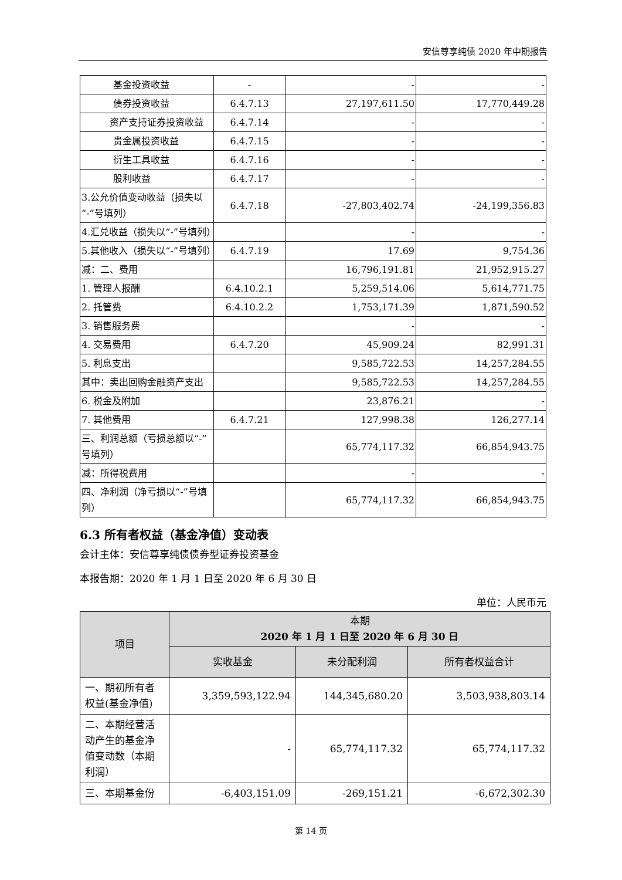安信尊享纯债 2020 年中期报告
| 基金投资收益 | - | - | - |
| 债券投资收益 | 6.4.7.13 | 27,197,611.50 | 17,770,449.28 |
| 资产支持证券投资收益 | 6.4.7.14 | - | - |
| 贵金属投资收益 | 6.4.7.15 | - | - |
| 衍生工具收益 | 6.4.7.16 | - | - |
| 股利收益 | 6.4.7.17 | - | - |
| 3.公允价值变动收益（损失以“-”号填列） | 6.4.7.18 | -27,803,402.74 | -24,199,356.83 |
| 4.汇兑收益（损失以“-”号填列） | | - | - |
| 5.其他收入（损失以“-”号填列） | 6.4.7.19 | 17.69 | 9,754.36 |
| 减：二、费用 | | 16,796,191.81 | 21,952,915.27 |
| 1. 管理人报酬 | 6.4.10.2.1 | 5,259,514.06 | 5,614,771.75 |
| 2. 托管费 | 6.4.10.2.2 | 1,753,171.39 | 1,871,590.52 |
| 3. 销售服务费 | | - | - |
| 4. 交易费用 | 6.4.7.20 | 45,909.24 | 82,991.31 |
| 5. 利息支出 | | 9,585,722.53 | 14,257,284.55 |
| 其中：卖出回购金融资产支出 | | 9,585,722.53 | 14,257,284.55 |
| 6. 税金及附加 | | 23,876.21 | - |
| 7. 其他费用 | 6.4.7.21 | 127,998.38 | 126,277.14 |
| 三、利润总额（亏损总额以“-”号填列） | | 65,774,117.32 | 66,854,943.75 |
| 减：所得税费用 | | - | - |
| 四、净利润（净亏损以“-”号填列） | | 65,774,117.32 | 66,854,943.75 |
6.3 所有者权益（基金净值）变动表
会计主体：安信尊享纯债债券型证券投资基金
本报告期：2020 年 1 月 1 日至 2020 年 6 月 30 日
单位：人民币元
| 项目 | 本期 2020 年 1 月 1 日至 2020 年 6 月 30 日 | | |
| --- | --- | --- | --- |
| | 实收基金 | 未分配利润 | 所有者权益合计 |
| 一、期初所有者权益(基金净值) | 3,359,593,122.94 | 144,345,680.20 | 3,503,938,803.14 |
| 二、本期经营活动产生的基金净值变动数（本期利润） | - | 65,774,117.32 | 65,774,117.32 |
| 三、本期基金份 | -6,403,151.09 | -269,151.21 | -6,672,302.30 |
第 14 页